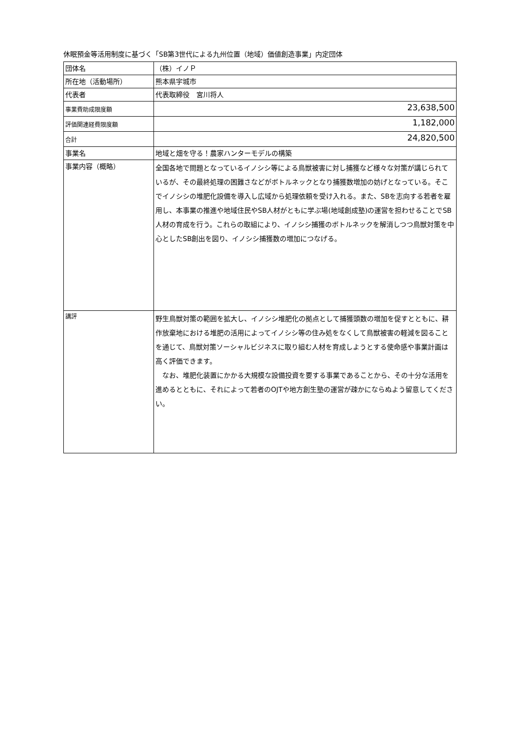休眠預金等活用制度に基づく「SB第3世代による九州位置（地域）価値創造事業」内定団体
| 団体名 | （株）イノＰ |
| 所在地（活動場所） | 熊本県宇城市 |
| 代表者 | 代表取締役 宮川将人 |
| 事業費助成限度額 | 23,638,500 |
| 評価関連経費限度額 | 1,182,000 |
| 合計 | 24,820,500 |
| 事業名 | 地域と畑を守る！農家ハンターモデルの構築 |
| 事業内容（概略） | 全国各地で問題となっているイノシシ等による鳥獣被害に対し捕獲など様々な対策が講じられているが、その最終処理の困難さなどがボトルネックとなり捕獲数増加の妨げとなっている。そこでイノシシの堆肥化設備を導入し広域から処理依頼を受け入れる。また、SBを志向する若者を雇用し、本事業の推進や地域住民やSB人材がともに学ぶ場(地域創成塾)の運営を担わせることでSB人材の育成を行う。これらの取組により、イノシシ捕獲のボトルネックを解消しつつ鳥獣対策を中心としたSB創出を図り、イノシシ捕獲数の増加につなげる。 |
| 講評 | 野生鳥獣対策の範囲を拡大し、イノシシ堆肥化の拠点として捕獲頭数の増加を促すとともに、耕作放棄地における堆肥の活用によってイノシシ等の住み処をなくして鳥獣被害の軽減を図ることを通じて、鳥獣対策ソーシャルビジネスに取り組む人材を育成しようとする使命感や事業計画は高く評価できます。 なお、堆肥化装置にかかる大規模な設備投資を要する事業であることから、その十分な活用を進めるとともに、それによって若者のOJTや地方創生塾の運営が疎かにならぬよう留意してください。 |